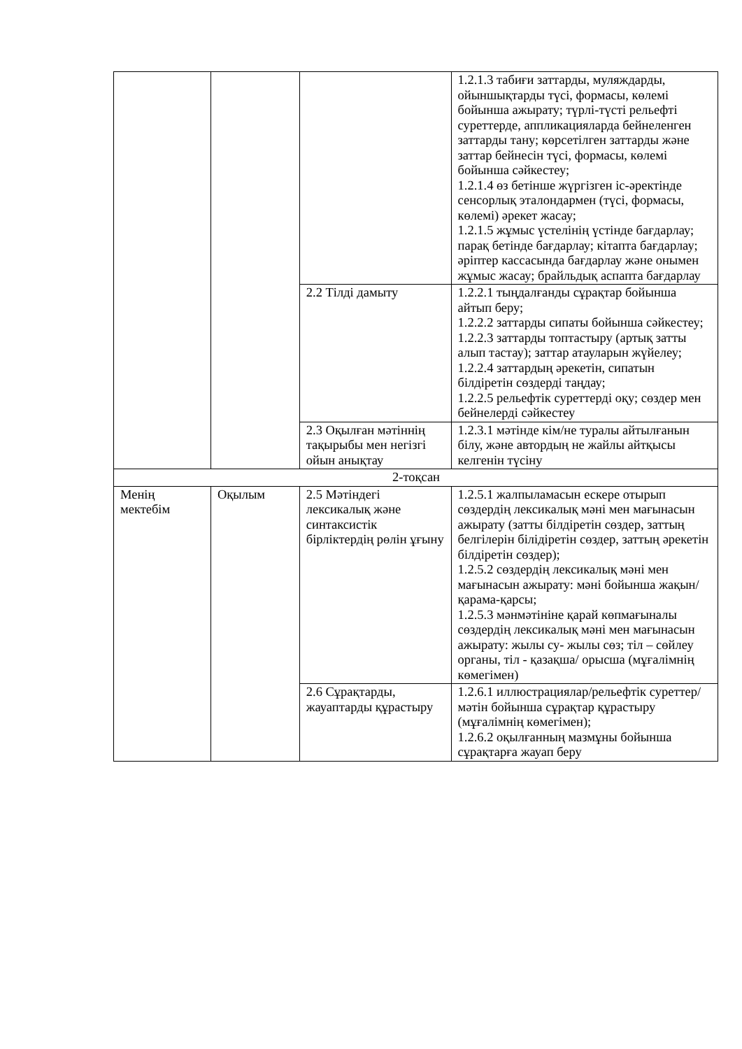| | | | 1.2.1.3 табиғи заттарды, муляждарды, ойыншықтарды түсі, формасы, көлемі бойынша ажырату; түрлі-түсті рельефті суреттерде, аппликацияларда бейнеленген заттарды тану; көрсетілген заттарды және заттар бейнесін түсі, формасы, көлемі бойынша сәйкестеу; 1.2.1.4 өз бетінше жүргізген іс-әректінде сенсорлық эталондармен (түсі, формасы, көлемі) әрекет жасау; 1.2.1.5 жұмыс үстелінің үстінде бағдарлау; парақ бетінде бағдарлау; кітапта бағдарлау; әріптер кассасында бағдарлау және онымен жұмыс жасау; брайльдық аспапта бағдарлау |
| | | 2.2 Тілді дамыту | 1.2.2.1 тыңдалғанды сұрақтар бойынша айтып беру; 1.2.2.2 заттарды сипаты бойынша сәйкестеу; 1.2.2.3 заттарды топтастыру (артық затты алып тастау); заттар атауларын жүйелеу; 1.2.2.4 заттардың әрекетін, сипатын білдіретін сөздерді таңдау; 1.2.2.5 рельефтік суреттерді оқу; сөздер мен бейнелерді сәйкестеу |
| | | 2.3 Оқылған мәтіннің тақырыбы мен негізгі ойын анықтау | 1.2.3.1 мәтінде кім/не туралы айтылғанын білу, және автордың не жайлы айтқысы келгенін түсіну |
| 2-тоқсан | | | |
| Менің мектебім | Оқылым | 2.5 Мәтіндегі лексикалық және синтаксистік бірліктердің рөлін ұғыну | 1.2.5.1 жалпыламасын ескере отырып сөздердің лексикалық мәні мен мағынасын ажырату (затты білдіретін сөздер, заттың белгілерін білідіретін сөздер, заттың әрекетін білдіретін сөздер); 1.2.5.2 сөздердің лексикалық мәні мен мағынасын ажырату: мәні бойынша жақын/қарама-қарсы; 1.2.5.3 мәнмәтініне қарай көпмағыналы сөздердің лексикалық мәні мен мағынасын ажырату: жылы су- жылы сөз; тіл – сөйлеу органы, тіл - қазақша/ орысша (мұғалімнің көмегімен) |
| | | 2.6 Сұрақтарды, жауаптарды құрастыру | 1.2.6.1 иллюстрациялар/рельефтік суреттер/ мәтін бойынша сұрақтар құрастыру (мұғалімнің көмегімен); 1.2.6.2 оқылғанның мазмұны бойынша сұрақтарға жауап беру |